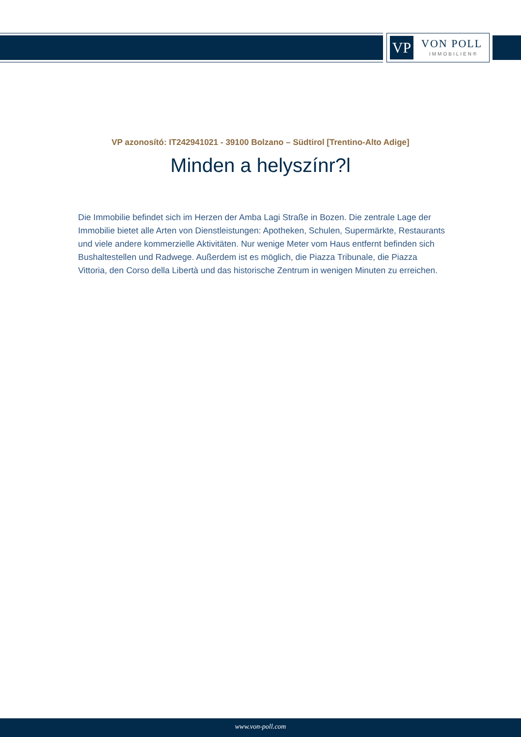VP VON POLL
IMMOBILIEN®
VP azonosító: IT242941021 - 39100 Bolzano – Südtirol [Trentino-Alto Adige]
Minden a helyszínr?l
Die Immobilie befindet sich im Herzen der Amba Lagi Straße in Bozen. Die zentrale Lage der Immobilie bietet alle Arten von Dienstleistungen: Apotheken, Schulen, Supermärkte, Restaurants und viele andere kommerzielle Aktivitäten. Nur wenige Meter vom Haus entfernt befinden sich Bushaltestellen und Radwege. Außerdem ist es möglich, die Piazza Tribunale, die Piazza Vittoria, den Corso della Libertà und das historische Zentrum in wenigen Minuten zu erreichen.
www.von-poll.com